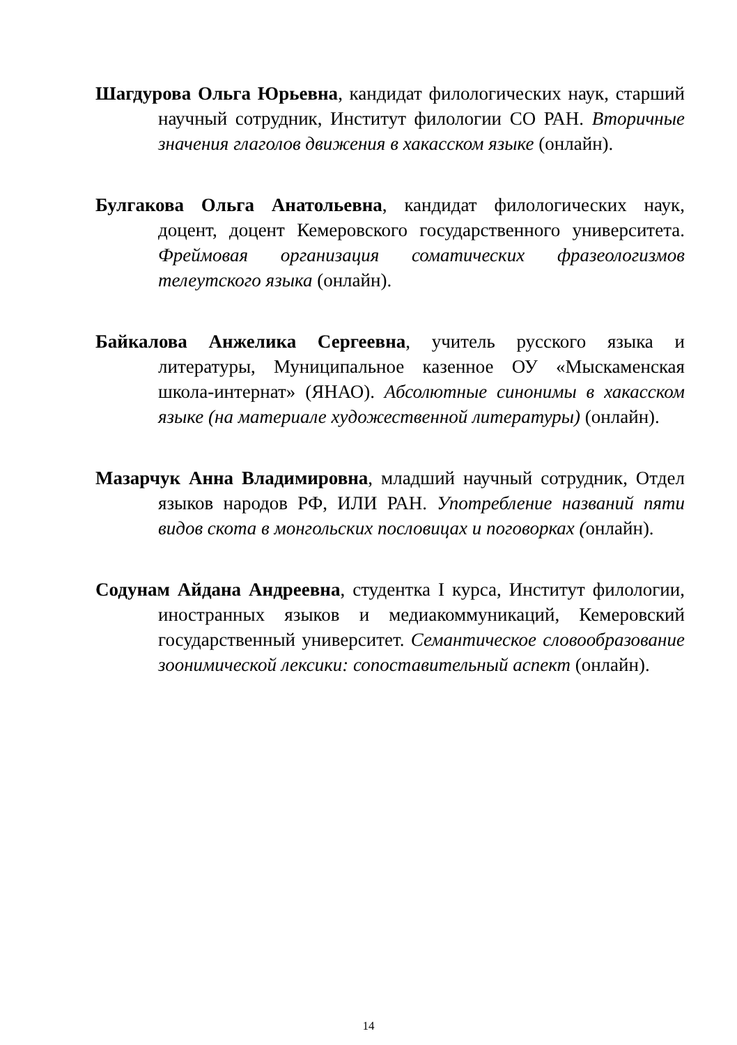Шагдурова Ольга Юрьевна, кандидат филологических наук, старший научный сотрудник, Институт филологии СО РАН. Вторичные значения глаголов движения в хакасском языке (онлайн).
Булгакова Ольга Анатольевна, кандидат филологических наук, доцент, доцент Кемеровского государственного университета. Фреймовая организация соматических фразеологизмов телеутского языка (онлайн).
Байкалова Анжелика Сергеевна, учитель русского языка и литературы, Муниципальное казенное ОУ «Мыскаменская школа-интернат» (ЯНАО). Абсолютные синонимы в хакасском языке (на материале художественной литературы) (онлайн).
Мазарчук Анна Владимировна, младший научный сотрудник, Отдел языков народов РФ, ИЛИ РАН. Употребление названий пяти видов скота в монгольских пословицах и поговорках (онлайн).
Содунам Айдана Андреевна, студентка I курса, Институт филологии, иностранных языков и медиакоммуникаций, Кемеровский государственный университет. Семантическое словообразование зоонимической лексики: сопоставительный аспект (онлайн).
14